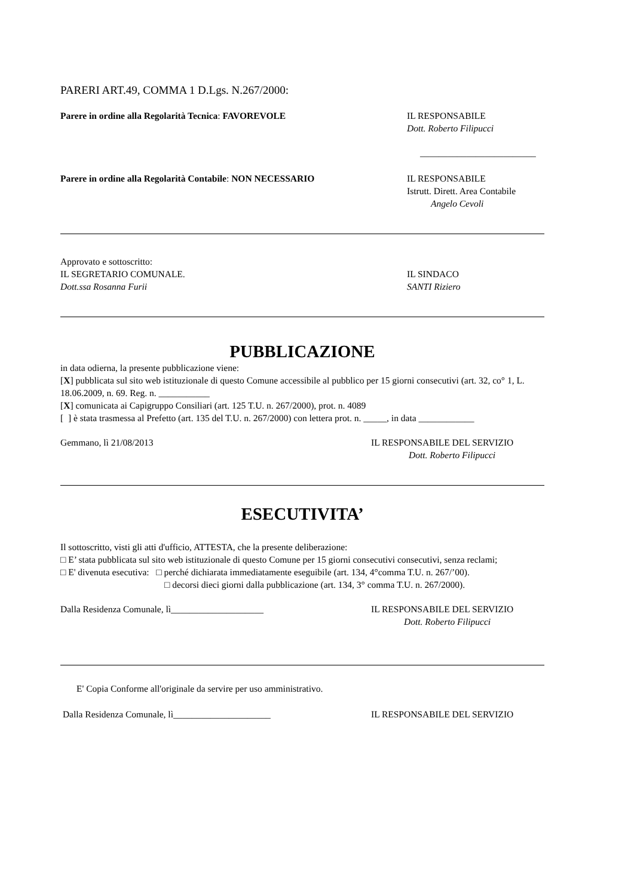PARERI ART.49, COMMA 1 D.Lgs. N.267/2000:
Parere in ordine alla Regolarità Tecnica: FAVOREVOLE
IL RESPONSABILE
Dott. Roberto Filipucci
_________________________
Parere in ordine alla Regolarità Contabile: NON NECESSARIO
IL RESPONSABILE
Istrutt. Dirett. Area Contabile
Angelo Cevoli
Approvato e sottoscritto:
IL SEGRETARIO COMUNALE.
Dott.ssa Rosanna Furii
IL SINDACO
SANTI Riziero
PUBBLICAZIONE
in data odierna, la presente pubblicazione viene:
[X] pubblicata sul sito web istituzionale di questo Comune accessibile al pubblico per 15 giorni consecutivi (art. 32, co° 1, L. 18.06.2009, n. 69. Reg. n. ___________
[X] comunicata ai Capigruppo Consiliari (art. 125 T.U. n. 267/2000), prot. n. 4089
[ ] è stata trasmessa al Prefetto (art. 135 del T.U. n. 267/2000) con lettera prot. n. _____, in data ____________
Gemmano, lì 21/08/2013 IL RESPONSABILE DEL SERVIZIO
Dott. Roberto Filipucci
ESECUTIVITA’
Il sottoscritto, visti gli atti d'ufficio, ATTESTA, che la presente deliberazione:
□ E’ stata pubblicata sul sito web istituzionale di questo Comune per 15 giorni consecutivi consecutivi, senza reclami;
□ E' divenuta esecutiva: □ perché dichiarata immediatamente eseguibile (art. 134, 4°comma T.U. n. 267/’00).
□ decorsi dieci giorni dalla pubblicazione (art. 134, 3° comma T.U. n. 267/2000).
Dalla Residenza Comunale, lì____________________
IL RESPONSABILE DEL SERVIZIO
Dott. Roberto Filipucci
E' Copia Conforme all'originale da servire per uso amministrativo.
Dalla Residenza Comunale, lì_____________________
IL RESPONSABILE DEL SERVIZIO